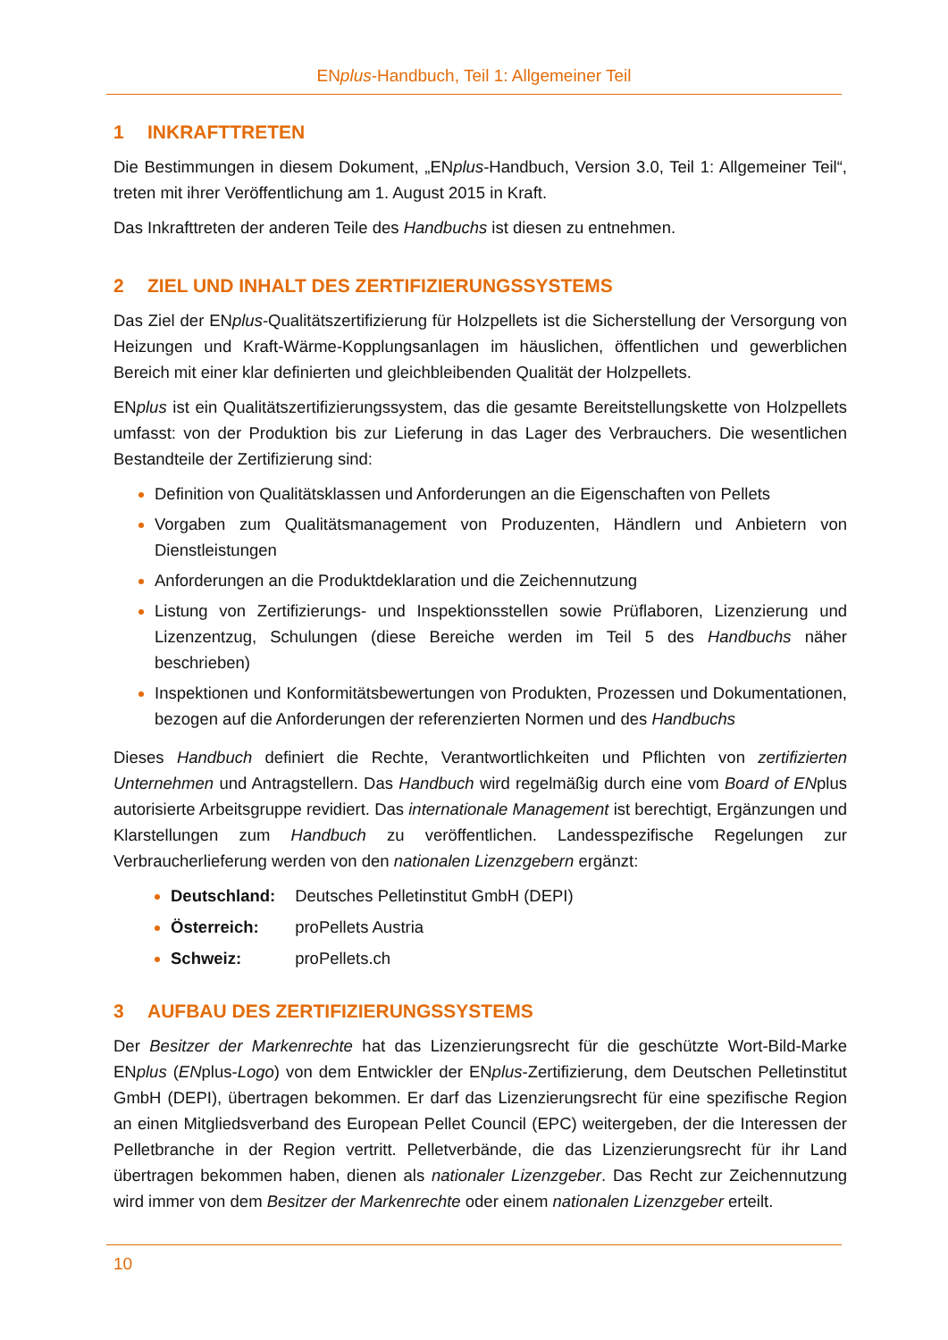ENplus-Handbuch, Teil 1: Allgemeiner Teil
1 INKRAFTTRETEN
Die Bestimmungen in diesem Dokument, „ENplus-Handbuch, Version 3.0, Teil 1: Allgemeiner Teil“, treten mit ihrer Veröffentlichung am 1. August 2015 in Kraft.
Das Inkrafttreten der anderen Teile des Handbuchs ist diesen zu entnehmen.
2 ZIEL UND INHALT DES ZERTIFIZIERUNGSSYSTEMS
Das Ziel der ENplus-Qualitätszertifizierung für Holzpellets ist die Sicherstellung der Versorgung von Heizungen und Kraft-Wärme-Kopplungsanlagen im häuslichen, öffentlichen und gewerblichen Bereich mit einer klar definierten und gleichbleibenden Qualität der Holzpellets.
ENplus ist ein Qualitätszertifizierungssystem, das die gesamte Bereitstellungskette von Holzpellets umfasst: von der Produktion bis zur Lieferung in das Lager des Verbrauchers. Die wesentlichen Bestandteile der Zertifizierung sind:
Definition von Qualitätsklassen und Anforderungen an die Eigenschaften von Pellets
Vorgaben zum Qualitätsmanagement von Produzenten, Händlern und Anbietern von Dienstleistungen
Anforderungen an die Produktdeklaration und die Zeichennutzung
Listung von Zertifizierungs- und Inspektionsstellen sowie Prüflaboren, Lizenzierung und Lizenzentzug, Schulungen (diese Bereiche werden im Teil 5 des Handbuchs näher beschrieben)
Inspektionen und Konformitätsbewertungen von Produkten, Prozessen und Dokumentationen, bezogen auf die Anforderungen der referenzierten Normen und des Handbuchs
Dieses Handbuch definiert die Rechte, Verantwortlichkeiten und Pflichten von zertifizierten Unternehmen und Antragstellern. Das Handbuch wird regelmäßig durch eine vom Board of ENplus autorisierte Arbeitsgruppe revidiert. Das internationale Management ist berechtigt, Ergänzungen und Klarstellungen zum Handbuch zu veröffentlichen. Landesspezifische Regelungen zur Verbraucherlieferung werden von den nationalen Lizenzgebern ergänzt:
Deutschland: Deutsches Pelletinstitut GmbH (DEPI)
Österreich: proPellets Austria
Schweiz: proPellets.ch
3 AUFBAU DES ZERTIFIZIERUNGSSYSTEMS
Der Besitzer der Markenrechte hat das Lizenzierungsrecht für die geschützte Wort-Bild-Marke ENplus (ENplus-Logo) von dem Entwickler der ENplus-Zertifizierung, dem Deutschen Pelletinstitut GmbH (DEPI), übertragen bekommen. Er darf das Lizenzierungsrecht für eine spezifische Region an einen Mitgliedsverband des European Pellet Council (EPC) weitergeben, der die Interessen der Pelletbranche in der Region vertritt. Pelletverbände, die das Lizenzierungsrecht für ihr Land übertragen bekommen haben, dienen als nationaler Lizenzgeber. Das Recht zur Zeichennutzung wird immer von dem Besitzer der Markenrechte oder einem nationalen Lizenzgeber erteilt.
10